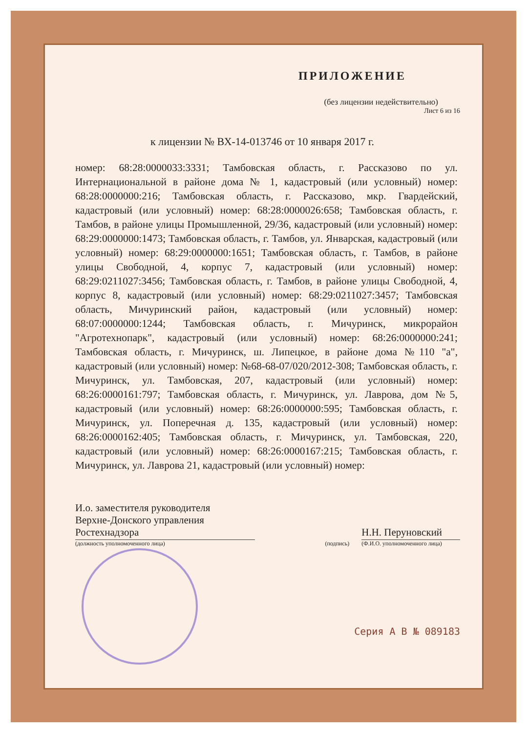ПРИЛОЖЕНИЕ
(без лицензии недействительно)
Лист 6 из 16
к лицензии № ВХ-14-013746 от 10 января 2017 г.
номер: 68:28:0000033:3331; Тамбовская область, г. Рассказово по ул. Интернациональной в районе дома № 1, кадастровый (или условный) номер: 68:28:0000000:216; Тамбовская область, г. Рассказово, мкр. Гвардейский, кадастровый (или условный) номер: 68:28:0000026:658; Тамбовская область, г. Тамбов, в районе улицы Промышленной, 29/36, кадастровый (или условный) номер: 68:29:0000000:1473; Тамбовская область, г. Тамбов, ул. Январская, кадастровый (или условный) номер: 68:29:0000000:1651; Тамбовская область, г. Тамбов, в районе улицы Свободной, 4, корпус 7, кадастровый (или условный) номер: 68:29:0211027:3456; Тамбовская область, г. Тамбов, в районе улицы Свободной, 4, корпус 8, кадастровый (или условный) номер: 68:29:0211027:3457; Тамбовская область, Мичуринский район, кадастровый (или условный) номер: 68:07:0000000:1244; Тамбовская область, г. Мичуринск, микрорайон "Агротехнопарк", кадастровый (или условный) номер: 68:26:0000000:241; Тамбовская область, г. Мичуринск, ш. Липецкое, в районе дома №110 "а", кадастровый (или условный) номер: №68-68-07/020/2012-308; Тамбовская область, г. Мичуринск, ул. Тамбовская, 207, кадастровый (или условный) номер: 68:26:0000161:797; Тамбовская область, г. Мичуринск, ул. Лаврова, дом №5, кадастровый (или условный) номер: 68:26:0000000:595; Тамбовская область, г. Мичуринск, ул. Поперечная д. 135, кадастровый (или условный) номер: 68:26:0000162:405; Тамбовская область, г. Мичуринск, ул. Тамбовская, 220, кадастровый (или условный) номер: 68:26:0000167:215; Тамбовская область, г. Мичуринск, ул. Лаврова 21, кадастровый (или условный) номер:
И.о. заместителя руководителя
Верхне-Донского управления
Ростехнадзора
(должность уполномоченного лица)
(подпись)
Н.Н. Перуновский
(Ф.И.О. уполномоченного лица)
Серия А В № 089183